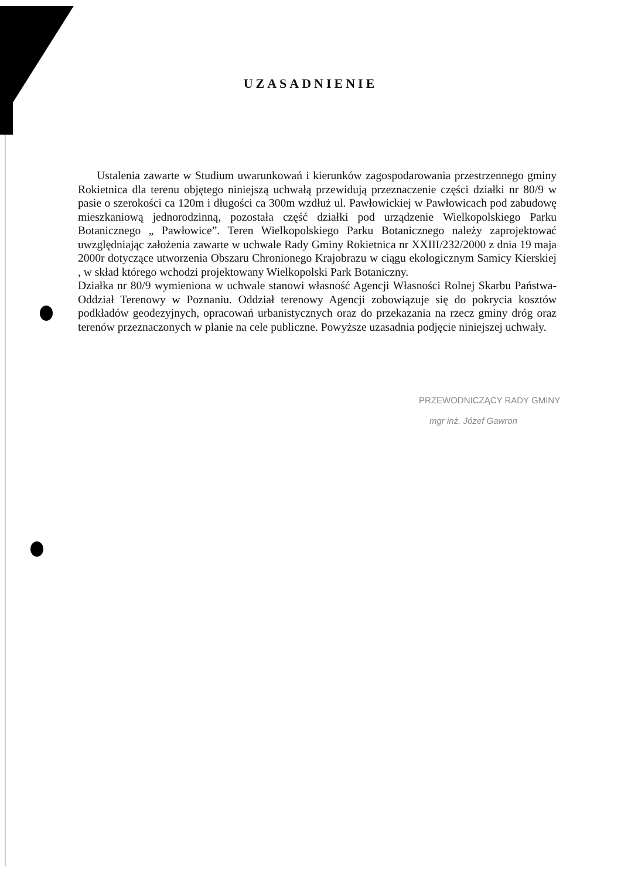UZASADNIENIE
Ustalenia zawarte w Studium uwarunkowań i kierunków zagospodarowania przestrzennego gminy Rokietnica dla terenu objętego niniejszą uchwałą przewidują przeznaczenie części działki nr 80/9 w pasie o szerokości ca 120m i długości ca 300m wzdłuż ul. Pawłowickiej w Pawłowicach pod zabudowę mieszkaniową jednorodzinną, pozostała część działki pod urządzenie Wielkopolskiego Parku Botanicznego „ Pawłowice”. Teren Wielkopolskiego Parku Botanicznego należy zaprojektować uwzględniając założenia zawarte w uchwale Rady Gminy Rokietnica nr XXIII/232/2000 z dnia 19 maja 2000r dotyczące utworzenia Obszaru Chronionego Krajobrazu w ciągu ekologicznym Samicy Kierskiej , w skład którego wchodzi projektowany Wielkopolski Park Botaniczny.
Działka nr 80/9 wymieniona w uchwale stanowi własność Agencji Własności Rolnej Skarbu Państwa- Oddział Terenowy w Poznaniu. Oddział terenowy Agencji zobowiązuje się do pokrycia kosztów podkładów geodezyjnych, opracowań urbanistycznych oraz do przekazania na rzecz gminy dróg oraz terenów przeznaczonych w planie na cele publiczne. Powyższe uzasadnia podjęcie niniejszej uchwały.
PRZEWODNICZĄCY RADY GMINY
mgr inż. Józef Gawron